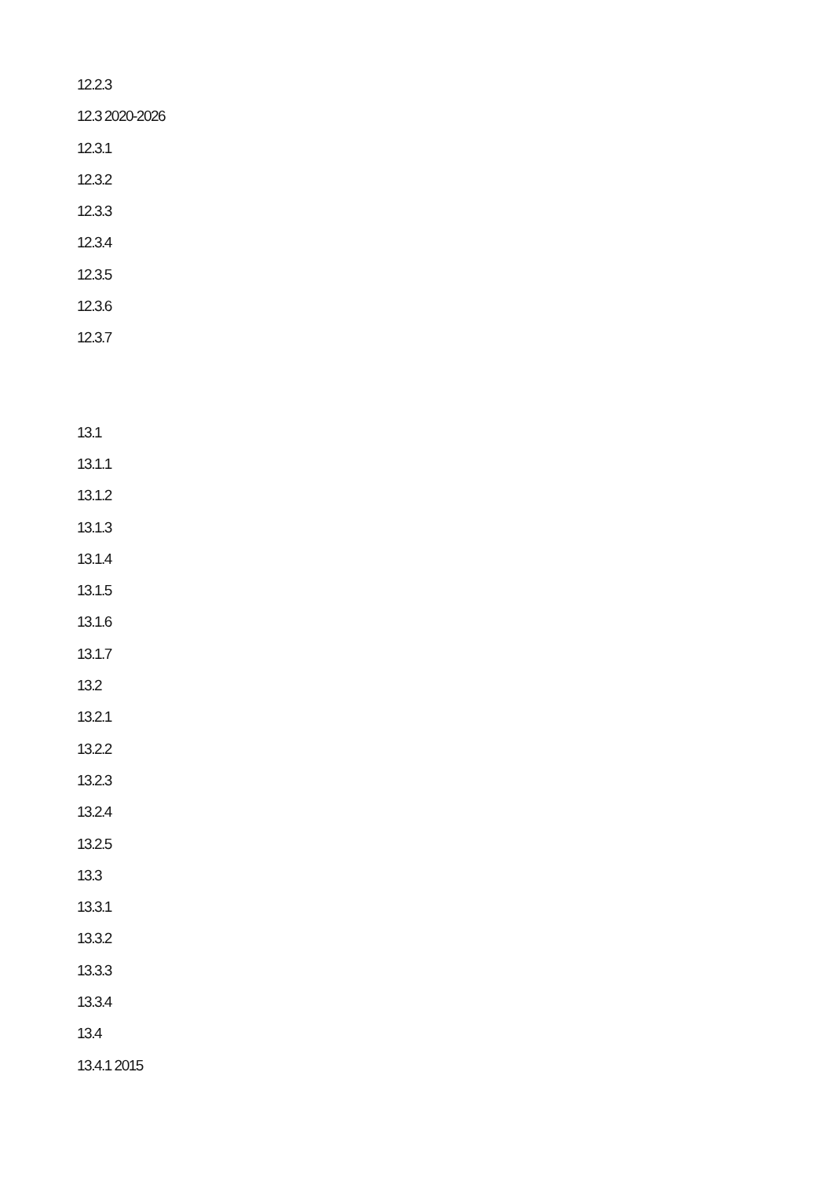12.2.3
12.3 2020-2026
12.3.1
12.3.2
12.3.3
12.3.4
12.3.5
12.3.6
12.3.7
13.1
13.1.1
13.1.2
13.1.3
13.1.4
13.1.5
13.1.6
13.1.7
13.2
13.2.1
13.2.2
13.2.3
13.2.4
13.2.5
13.3
13.3.1
13.3.2
13.3.3
13.3.4
13.4
13.4.1 2015